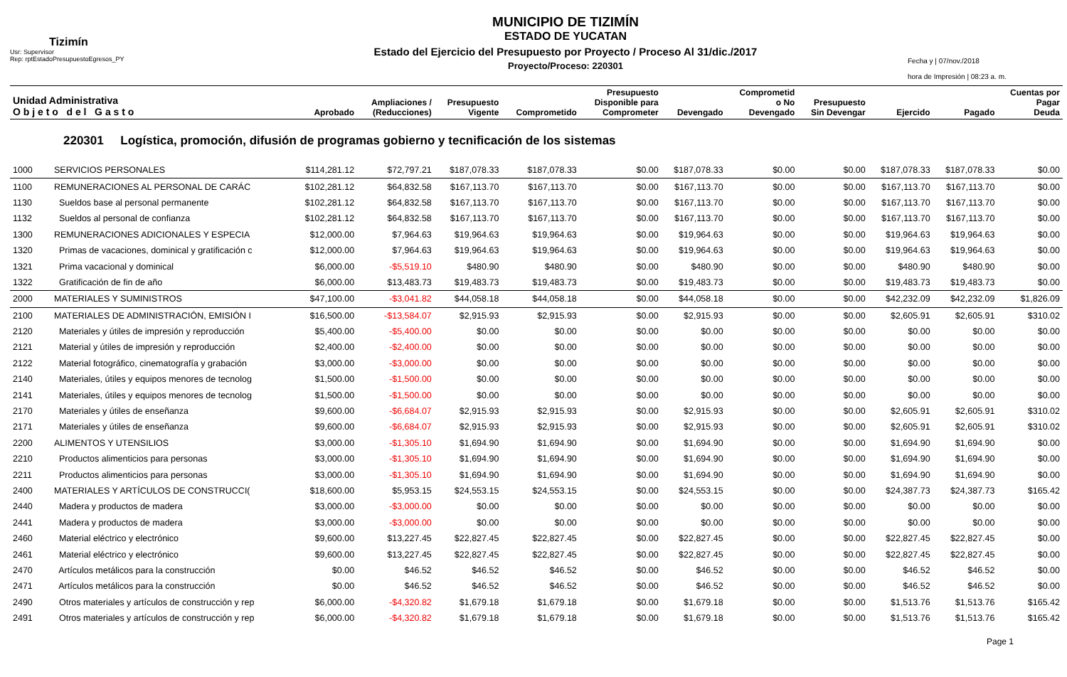Tizimín
Usr: Supervisor
Rep: rptEstadoPresupuestoEgresos_PY
MUNICIPIO DE TIZIMÍN
ESTADO DE YUCATAN
Estado del Ejercicio del Presupuesto por Proyecto / Proceso Al 31/dic./2017
Proyecto/Proceso: 220301
Fecha y | 07/nov./2018
hora de Impresión | 08:23 a. m.
| Unidad Administrativa O b j e t o d e l G a s t o | | Aprobado | Ampliaciones / (Reducciones) | Presupuesto Vigente | Comprometido | Presupuesto Disponible para Comprometer | Devengado | Comprometid o No Devengado | Presupuesto Sin Devengar | Ejercido | Pagado | Cuentas por Pagar Deuda |
| --- | --- | --- | --- | --- | --- | --- | --- | --- | --- | --- | --- | --- |
| 220301 Logística, promoción, difusión de programas gobierno y tecnificación de los sistemas | | | | | | | | | | | | |
| 1000 | SERVICIOS PERSONALES | $114,281.12 | $72,797.21 | $187,078.33 | $187,078.33 | $0.00 | $187,078.33 | $0.00 | $0.00 | $187,078.33 | $187,078.33 | $0.00 |
| 1100 | REMUNERACIONES AL PERSONAL DE CARÁC | $102,281.12 | $64,832.58 | $167,113.70 | $167,113.70 | $0.00 | $167,113.70 | $0.00 | $0.00 | $167,113.70 | $167,113.70 | $0.00 |
| 1130 | Sueldos base al personal permanente | $102,281.12 | $64,832.58 | $167,113.70 | $167,113.70 | $0.00 | $167,113.70 | $0.00 | $0.00 | $167,113.70 | $167,113.70 | $0.00 |
| 1132 | Sueldos al personal de confianza | $102,281.12 | $64,832.58 | $167,113.70 | $167,113.70 | $0.00 | $167,113.70 | $0.00 | $0.00 | $167,113.70 | $167,113.70 | $0.00 |
| 1300 | REMUNERACIONES ADICIONALES Y ESPECIA | $12,000.00 | $7,964.63 | $19,964.63 | $19,964.63 | $0.00 | $19,964.63 | $0.00 | $0.00 | $19,964.63 | $19,964.63 | $0.00 |
| 1320 | Primas de vacaciones, dominical y gratificación c | $12,000.00 | $7,964.63 | $19,964.63 | $19,964.63 | $0.00 | $19,964.63 | $0.00 | $0.00 | $19,964.63 | $19,964.63 | $0.00 |
| 1321 | Prima vacacional y dominical | $6,000.00 | -$5,519.10 | $480.90 | $480.90 | $0.00 | $480.90 | $0.00 | $0.00 | $480.90 | $480.90 | $0.00 |
| 1322 | Gratificación de fin de año | $6,000.00 | $13,483.73 | $19,483.73 | $19,483.73 | $0.00 | $19,483.73 | $0.00 | $0.00 | $19,483.73 | $19,483.73 | $0.00 |
| 2000 | MATERIALES Y SUMINISTROS | $47,100.00 | -$3,041.82 | $44,058.18 | $44,058.18 | $0.00 | $44,058.18 | $0.00 | $0.00 | $42,232.09 | $42,232.09 | $1,826.09 |
| 2100 | MATERIALES DE ADMINISTRACIÓN, EMISIÓN I | $16,500.00 | -$13,584.07 | $2,915.93 | $2,915.93 | $0.00 | $2,915.93 | $0.00 | $0.00 | $2,605.91 | $2,605.91 | $310.02 |
| 2120 | Materiales y útiles de impresión y reproducción | $5,400.00 | -$5,400.00 | $0.00 | $0.00 | $0.00 | $0.00 | $0.00 | $0.00 | $0.00 | $0.00 | $0.00 |
| 2121 | Material y útiles de impresión y reproducción | $2,400.00 | -$2,400.00 | $0.00 | $0.00 | $0.00 | $0.00 | $0.00 | $0.00 | $0.00 | $0.00 | $0.00 |
| 2122 | Material fotográfico, cinematografía y grabación | $3,000.00 | -$3,000.00 | $0.00 | $0.00 | $0.00 | $0.00 | $0.00 | $0.00 | $0.00 | $0.00 | $0.00 |
| 2140 | Materiales, útiles y equipos menores de tecnolog | $1,500.00 | -$1,500.00 | $0.00 | $0.00 | $0.00 | $0.00 | $0.00 | $0.00 | $0.00 | $0.00 | $0.00 |
| 2141 | Materiales, útiles y equipos menores de tecnolog | $1,500.00 | -$1,500.00 | $0.00 | $0.00 | $0.00 | $0.00 | $0.00 | $0.00 | $0.00 | $0.00 | $0.00 |
| 2170 | Materiales y útiles de enseñanza | $9,600.00 | -$6,684.07 | $2,915.93 | $2,915.93 | $0.00 | $2,915.93 | $0.00 | $0.00 | $2,605.91 | $2,605.91 | $310.02 |
| 2171 | Materiales y útiles de enseñanza | $9,600.00 | -$6,684.07 | $2,915.93 | $2,915.93 | $0.00 | $2,915.93 | $0.00 | $0.00 | $2,605.91 | $2,605.91 | $310.02 |
| 2200 | ALIMENTOS Y UTENSILIOS | $3,000.00 | -$1,305.10 | $1,694.90 | $1,694.90 | $0.00 | $1,694.90 | $0.00 | $0.00 | $1,694.90 | $1,694.90 | $0.00 |
| 2210 | Productos alimenticios para personas | $3,000.00 | -$1,305.10 | $1,694.90 | $1,694.90 | $0.00 | $1,694.90 | $0.00 | $0.00 | $1,694.90 | $1,694.90 | $0.00 |
| 2211 | Productos alimenticios para personas | $3,000.00 | -$1,305.10 | $1,694.90 | $1,694.90 | $0.00 | $1,694.90 | $0.00 | $0.00 | $1,694.90 | $1,694.90 | $0.00 |
| 2400 | MATERIALES Y ARTÍCULOS DE CONSTRUCCI( | $18,600.00 | $5,953.15 | $24,553.15 | $24,553.15 | $0.00 | $24,553.15 | $0.00 | $0.00 | $24,387.73 | $24,387.73 | $165.42 |
| 2440 | Madera y productos de madera | $3,000.00 | -$3,000.00 | $0.00 | $0.00 | $0.00 | $0.00 | $0.00 | $0.00 | $0.00 | $0.00 | $0.00 |
| 2441 | Madera y productos de madera | $3,000.00 | -$3,000.00 | $0.00 | $0.00 | $0.00 | $0.00 | $0.00 | $0.00 | $0.00 | $0.00 | $0.00 |
| 2460 | Material eléctrico y electrónico | $9,600.00 | $13,227.45 | $22,827.45 | $22,827.45 | $0.00 | $22,827.45 | $0.00 | $0.00 | $22,827.45 | $22,827.45 | $0.00 |
| 2461 | Material eléctrico y electrónico | $9,600.00 | $13,227.45 | $22,827.45 | $22,827.45 | $0.00 | $22,827.45 | $0.00 | $0.00 | $22,827.45 | $22,827.45 | $0.00 |
| 2470 | Artículos metálicos para la construcción | $0.00 | $46.52 | $46.52 | $46.52 | $0.00 | $46.52 | $0.00 | $0.00 | $46.52 | $46.52 | $0.00 |
| 2471 | Artículos metálicos para la construcción | $0.00 | $46.52 | $46.52 | $46.52 | $0.00 | $46.52 | $0.00 | $0.00 | $46.52 | $46.52 | $0.00 |
| 2490 | Otros materiales y artículos de construcción y rep | $6,000.00 | -$4,320.82 | $1,679.18 | $1,679.18 | $0.00 | $1,679.18 | $0.00 | $0.00 | $1,513.76 | $1,513.76 | $165.42 |
| 2491 | Otros materiales y artículos de construcción y rep | $6,000.00 | -$4,320.82 | $1,679.18 | $1,679.18 | $0.00 | $1,679.18 | $0.00 | $0.00 | $1,513.76 | $1,513.76 | $165.42 |
Page 1